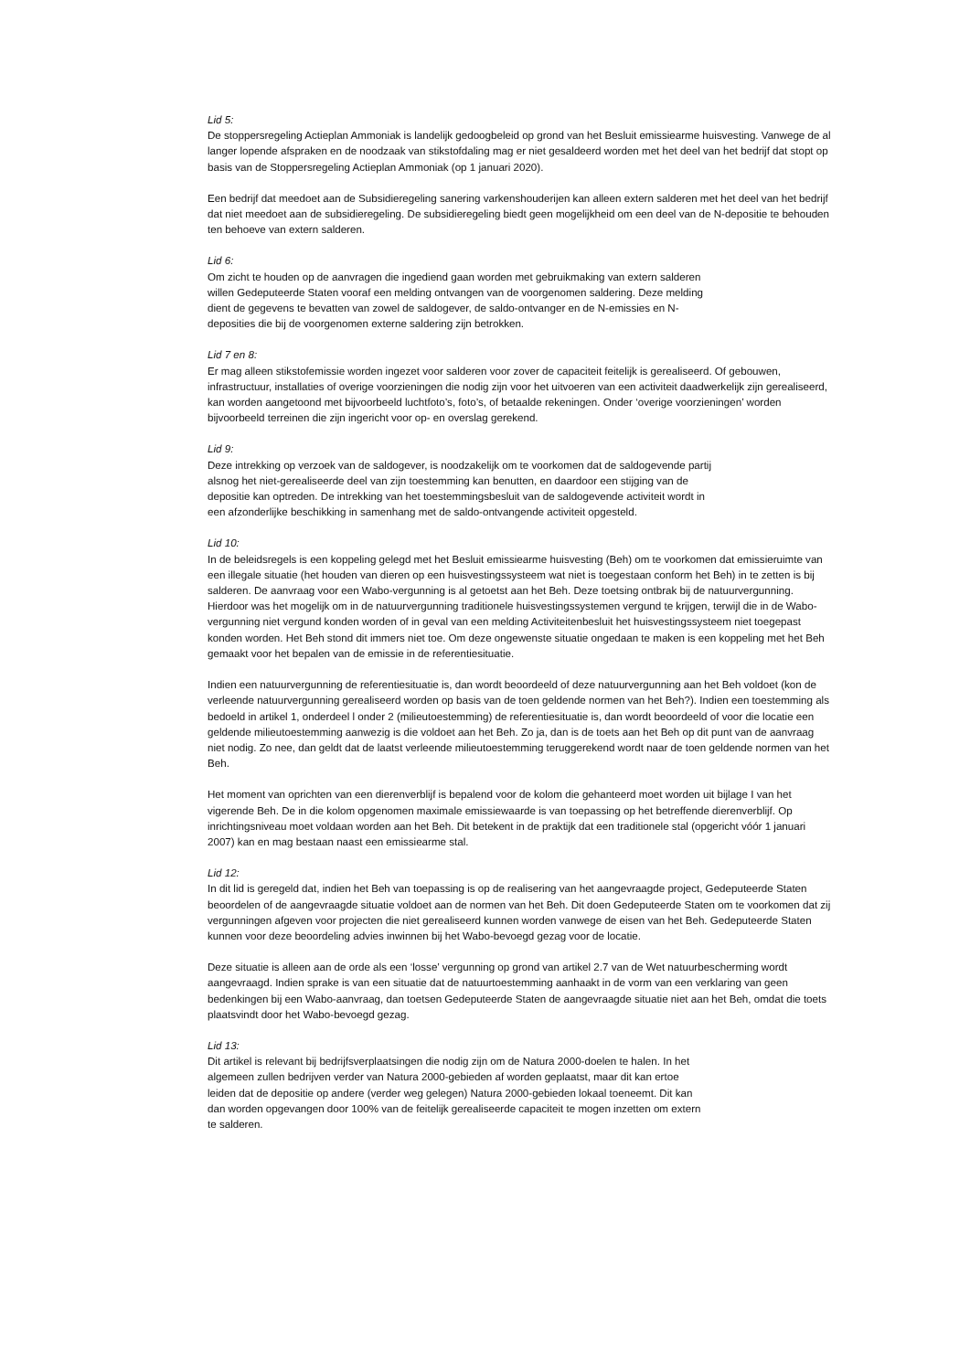Lid 5:
De stoppersregeling Actieplan Ammoniak is landelijk gedoogbeleid op grond van het Besluit emissiearme huisvesting. Vanwege de al langer lopende afspraken en de noodzaak van stikstofdaling mag er niet gesaldeerd worden met het deel van het bedrijf dat stopt op basis van de Stoppersregeling Actieplan Ammoniak (op 1 januari 2020).
Een bedrijf dat meedoet aan de Subsidieregeling sanering varkenshouderijen kan alleen extern salderen met het deel van het bedrijf dat niet meedoet aan de subsidieregeling. De subsidieregeling biedt geen mogelijkheid om een deel van de N-depositie te behouden ten behoeve van extern salderen.
Lid 6:
Om zicht te houden op de aanvragen die ingediend gaan worden met gebruikmaking van extern salderen
willen Gedeputeerde Staten vooraf een melding ontvangen van de voorgenomen saldering. Deze melding
dient de gegevens te bevatten van zowel de saldogever, de saldo-ontvanger en de N-emissies en N-
deposities die bij de voorgenomen externe saldering zijn betrokken.
Lid 7 en 8:
Er mag alleen stikstofemissie worden ingezet voor salderen voor zover de capaciteit feitelijk is gerealiseerd. Of gebouwen, infrastructuur, installaties of overige voorzieningen die nodig zijn voor het uitvoeren van een activiteit daadwerkelijk zijn gerealiseerd, kan worden aangetoond met bijvoorbeeld luchtfoto’s, foto’s, of betaalde rekeningen. Onder ‘overige voorzieningen’ worden bijvoorbeeld terreinen die zijn ingericht voor op- en overslag gerekend.
Lid 9:
Deze intrekking op verzoek van de saldogever, is noodzakelijk om te voorkomen dat de saldogevende partij
alsnog het niet-gerealiseerde deel van zijn toestemming kan benutten, en daardoor een stijging van de
depositie kan optreden. De intrekking van het toestemmingsbesluit van de saldogevende activiteit wordt in
een afzonderlijke beschikking in samenhang met de saldo-ontvangende activiteit opgesteld.
Lid 10:
In de beleidsregels is een koppeling gelegd met het Besluit emissiearme huisvesting (Beh) om te voorkomen dat emissieruimte van een illegale situatie (het houden van dieren op een huisvestingssysteem wat niet is toegestaan conform het Beh) in te zetten is bij salderen. De aanvraag voor een Wabo-vergunning is al getoetst aan het Beh. Deze toetsing ontbrak bij de natuurvergunning. Hierdoor was het mogelijk om in de natuurvergunning traditionele huisvestingssystemen vergund te krijgen, terwijl die in de Wabo-vergunning niet vergund konden worden of in geval van een melding Activiteitenbesluit het huisvestingssysteem niet toegepast konden worden. Het Beh stond dit immers niet toe. Om deze ongewenste situatie ongedaan te maken is een koppeling met het Beh gemaakt voor het bepalen van de emissie in de referentiesituatie.
Indien een natuurvergunning de referentiesituatie is, dan wordt beoordeeld of deze natuurvergunning aan het Beh voldoet (kon de verleende natuurvergunning gerealiseerd worden op basis van de toen geldende normen van het Beh?). Indien een toestemming als bedoeld in artikel 1, onderdeel l onder 2 (milieutoestemming) de referentiesituatie is, dan wordt beoordeeld of voor die locatie een geldende milieutoestemming aanwezig is die voldoet aan het Beh. Zo ja, dan is de toets aan het Beh op dit punt van de aanvraag niet nodig. Zo nee, dan geldt dat de laatst verleende milieutoestemming teruggerekend wordt naar de toen geldende normen van het Beh.
Het moment van oprichten van een dierenverblijf is bepalend voor de kolom die gehanteerd moet worden uit bijlage I van het vigerende Beh. De in die kolom opgenomen maximale emissiewaarde is van toepassing op het betreffende dierenverblijf. Op inrichtingsniveau moet voldaan worden aan het Beh. Dit betekent in de praktijk dat een traditionele stal (opgericht vóór 1 januari 2007) kan en mag bestaan naast een emissiearme stal.
Lid 12:
In dit lid is geregeld dat, indien het Beh van toepassing is op de realisering van het aangevraagde project, Gedeputeerde Staten beoordelen of de aangevraagde situatie voldoet aan de normen van het Beh. Dit doen Gedeputeerde Staten om te voorkomen dat zij vergunningen afgeven voor projecten die niet gerealiseerd kunnen worden vanwege de eisen van het Beh. Gedeputeerde Staten kunnen voor deze beoordeling advies inwinnen bij het Wabo-bevoegd gezag voor de locatie.
Deze situatie is alleen aan de orde als een ‘losse’ vergunning op grond van artikel 2.7 van de Wet natuurbescherming wordt aangevraagd. Indien sprake is van een situatie dat de natuurtoestemming aanhaakt in de vorm van een verklaring van geen bedenkingen bij een Wabo-aanvraag, dan toetsen Gedeputeerde Staten de aangevraagde situatie niet aan het Beh, omdat die toets plaatsvindt door het Wabo-bevoegd gezag.
Lid 13:
Dit artikel is relevant bij bedrijfsverplaatsingen die nodig zijn om de Natura 2000-doelen te halen. In het
algemeen zullen bedrijven verder van Natura 2000-gebieden af worden geplaatst, maar dit kan ertoe
leiden dat de depositie op andere (verder weg gelegen) Natura 2000-gebieden lokaal toeneemt. Dit kan
dan worden opgevangen door 100% van de feitelijk gerealiseerde capaciteit te mogen inzetten om extern
te salderen.